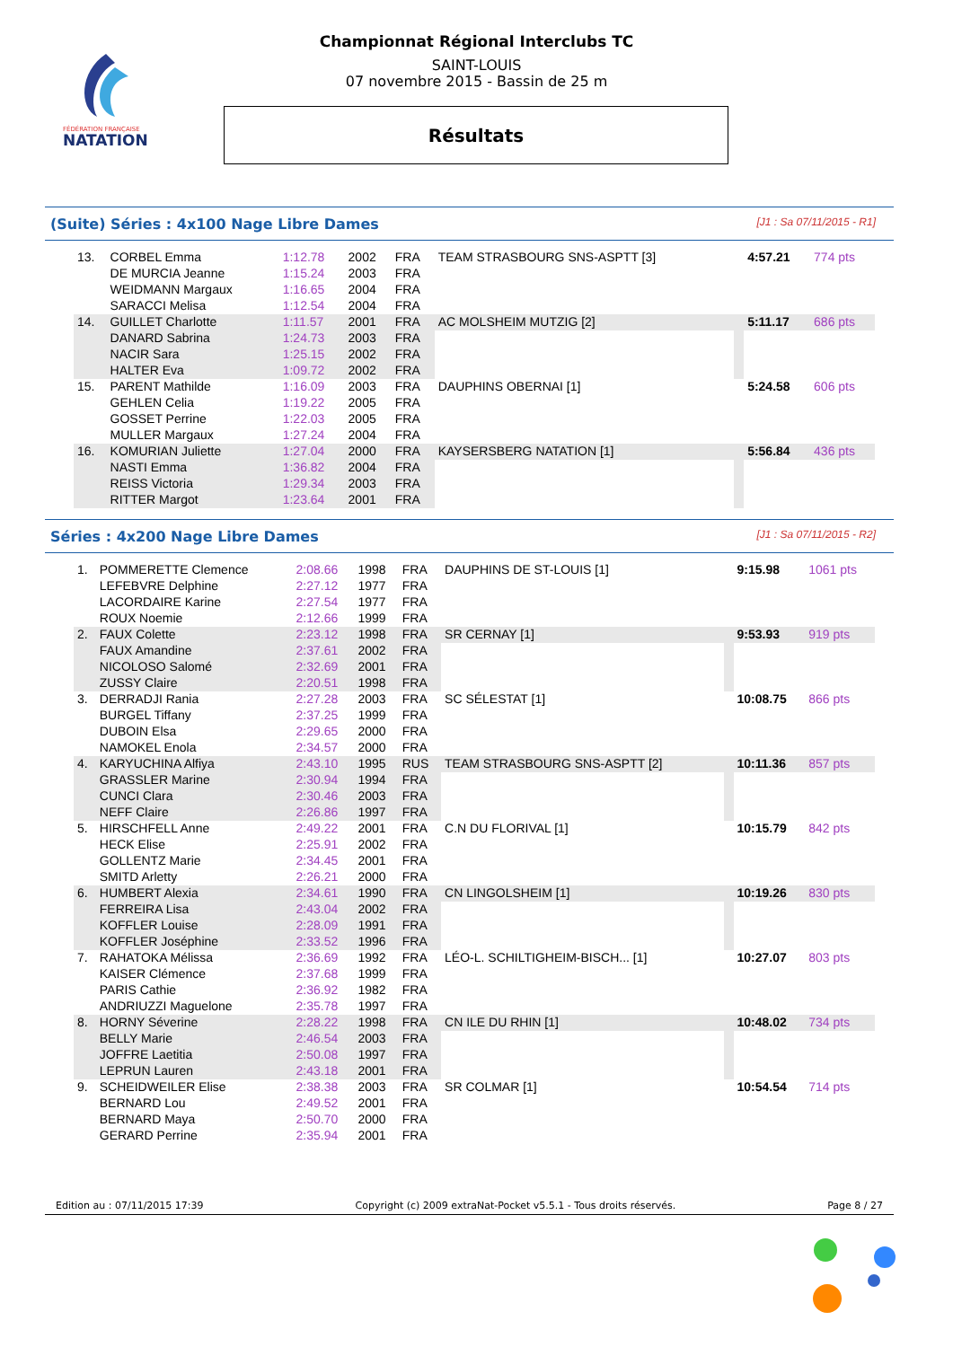FÉDÉRATION FRANÇAISE
NATATION
Championnat Régional Interclubs TC
SAINT-LOUIS
07 novembre 2015 - Bassin de 25 m
Résultats
(Suite) Séries : 4x100 Nage Libre Dames [J1 : Sa 07/11/2015 - R1]
| 13. | CORBEL Emma | 1:12.78 | 2002 | FRA | TEAM STRASBOURG SNS-ASPTT [3] | | 4:57.21 | 774 pts |
| | DE MURCIA Jeanne | 1:15.24 | 2003 | FRA | | | | |
| | WEIDMANN Margaux | 1:16.65 | 2004 | FRA | | | | |
| | SARACCI Melisa | 1:12.54 | 2004 | FRA | | | | |
| 14. | GUILLET Charlotte | 1:11.57 | 2001 | FRA | AC MOLSHEIM MUTZIG [2] | | 5:11.17 | 686 pts |
| | DANARD Sabrina | 1:24.73 | 2003 | FRA | | | | |
| | NACIR Sara | 1:25.15 | 2002 | FRA | | | | |
| | HALTER Eva | 1:09.72 | 2002 | FRA | | | | |
| 15. | PARENT Mathilde | 1:16.09 | 2003 | FRA | DAUPHINS OBERNAI [1] | | 5:24.58 | 606 pts |
| | GEHLEN Celia | 1:19.22 | 2005 | FRA | | | | |
| | GOSSET Perrine | 1:22.03 | 2005 | FRA | | | | |
| | MULLER Margaux | 1:27.24 | 2004 | FRA | | | | |
| 16. | KOMURIAN Juliette | 1:27.04 | 2000 | FRA | KAYSERSBERG NATATION [1] | | 5:56.84 | 436 pts |
| | NASTI Emma | 1:36.82 | 2004 | FRA | | | | |
| | REISS Victoria | 1:29.34 | 2003 | FRA | | | | |
| | RITTER Margot | 1:23.64 | 2001 | FRA | | | | |
Séries : 4x200 Nage Libre Dames [J1 : Sa 07/11/2015 - R2]
| 1. | POMMERETTE Clemence | 2:08.66 | 1998 | FRA | DAUPHINS DE ST-LOUIS [1] | | 9:15.98 | 1061 pts |
| | LEFEBVRE Delphine | 2:27.12 | 1977 | FRA | | | | |
| | LACORDAIRE Karine | 2:27.54 | 1977 | FRA | | | | |
| | ROUX Noemie | 2:12.66 | 1999 | FRA | | | | |
| 2. | FAUX Colette | 2:23.12 | 1998 | FRA | SR CERNAY [1] | | 9:53.93 | 919 pts |
| | FAUX Amandine | 2:37.61 | 2002 | FRA | | | | |
| | NICOLOSO Salomé | 2:32.69 | 2001 | FRA | | | | |
| | ZUSSY Claire | 2:20.51 | 1998 | FRA | | | | |
| 3. | DERRADJI Rania | 2:27.28 | 2003 | FRA | SC SÉLESTAT [1] | | 10:08.75 | 866 pts |
| | BURGEL Tiffany | 2:37.25 | 1999 | FRA | | | | |
| | DUBOIN Elsa | 2:29.65 | 2000 | FRA | | | | |
| | NAMOKEL Enola | 2:34.57 | 2000 | FRA | | | | |
| 4. | KARYUCHINA Alfiya | 2:43.10 | 1995 | RUS | TEAM STRASBOURG SNS-ASPTT [2] | | 10:11.36 | 857 pts |
| | GRASSLER Marine | 2:30.94 | 1994 | FRA | | | | |
| | CUNCI Clara | 2:30.46 | 2003 | FRA | | | | |
| | NEFF Claire | 2:26.86 | 1997 | FRA | | | | |
| 5. | HIRSCHFELL Anne | 2:49.22 | 2001 | FRA | C.N DU FLORIVAL [1] | | 10:15.79 | 842 pts |
| | HECK Elise | 2:25.91 | 2002 | FRA | | | | |
| | GOLLENTZ Marie | 2:34.45 | 2001 | FRA | | | | |
| | SMITD Arletty | 2:26.21 | 2000 | FRA | | | | |
| 6. | HUMBERT Alexia | 2:34.61 | 1990 | FRA | CN LINGOLSHEIM [1] | | 10:19.26 | 830 pts |
| | FERREIRA Lisa | 2:43.04 | 2002 | FRA | | | | |
| | KOFFLER Louise | 2:28.09 | 1991 | FRA | | | | |
| | KOFFLER Joséphine | 2:33.52 | 1996 | FRA | | | | |
| 7. | RAHATOKA Mélissa | 2:36.69 | 1992 | FRA | LÉO-L. SCHILTIGHEIM-BISCH... [1] | | 10:27.07 | 803 pts |
| | KAISER Clémence | 2:37.68 | 1999 | FRA | | | | |
| | PARIS Cathie | 2:36.92 | 1982 | FRA | | | | |
| | ANDRIUZZI Maguelone | 2:35.78 | 1997 | FRA | | | | |
| 8. | HORNY Séverine | 2:28.22 | 1998 | FRA | CN ILE DU RHIN [1] | | 10:48.02 | 734 pts |
| | BELLY Marie | 2:46.54 | 2003 | FRA | | | | |
| | JOFFRE Laetitia | 2:50.08 | 1997 | FRA | | | | |
| | LEPRUN Lauren | 2:43.18 | 2001 | FRA | | | | |
| 9. | SCHEIDWEILER Elise | 2:38.38 | 2003 | FRA | SR COLMAR [1] | | 10:54.54 | 714 pts |
| | BERNARD Lou | 2:49.52 | 2001 | FRA | | | | |
| | BERNARD Maya | 2:50.70 | 2000 | FRA | | | | |
| | GERARD Perrine | 2:35.94 | 2001 | FRA | | | | |
Edition au : 07/11/2015 17:39 Copyright (c) 2009 extraNat-Pocket v5.5.1 - Tous droits réservés. Page 8 / 27